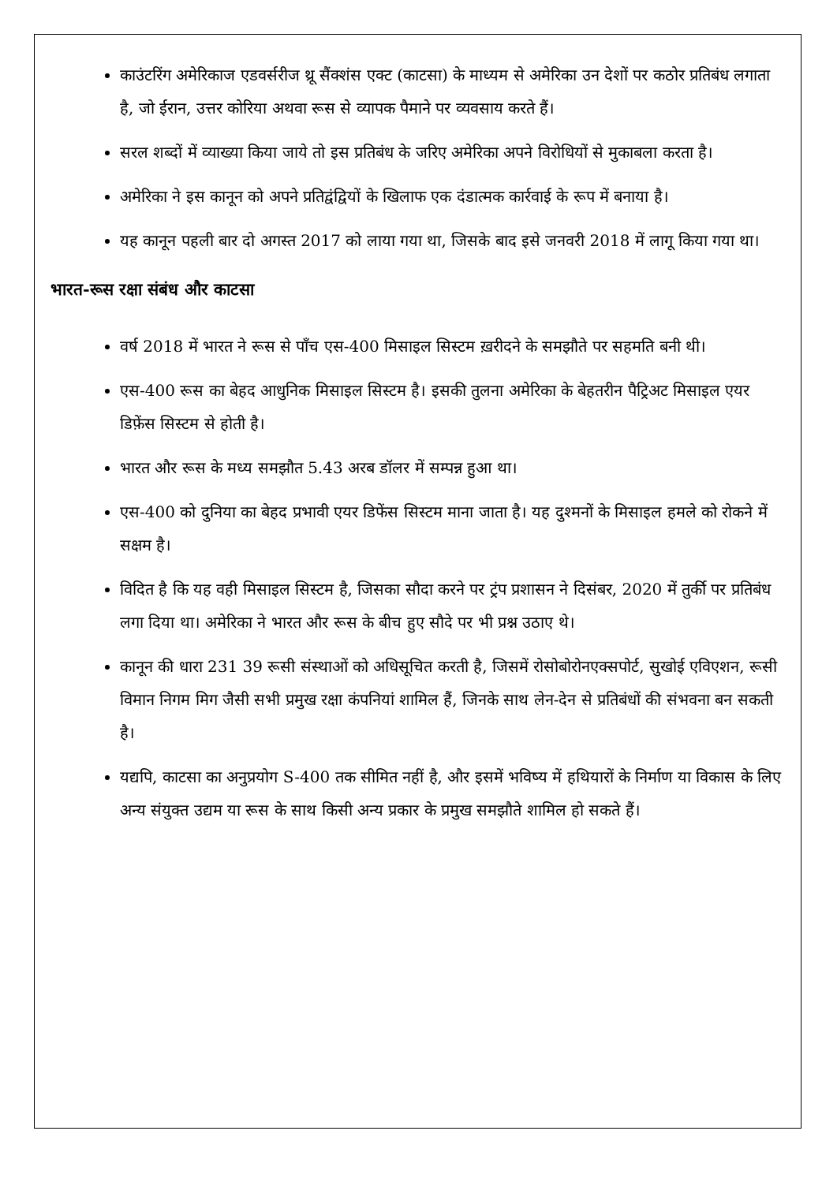काउंटरिंग अमेरिकाज एडवर्सरीज थ्रू सैंक्शंस एक्ट (काटसा) के माध्यम से अमेरिका उन देशों पर कठोर प्रतिबंध लगाता है, जो ईरान, उत्तर कोरिया अथवा रूस से व्यापक पैमाने पर व्यवसाय करते हैं।
सरल शब्दों में व्याख्या किया जाये तो इस प्रतिबंध के जरिए अमेरिका अपने विरोधियों से मुकाबला करता है।
अमेरिका ने इस कानून को अपने प्रतिद्वंद्वियों के खिलाफ एक दंडात्मक कार्रवाई के रूप में बनाया है।
यह कानून पहली बार दो अगस्त 2017 को लाया गया था, जिसके बाद इसे जनवरी 2018 में लागू किया गया था।
भारत-रूस रक्षा संबंध और काटसा
वर्ष 2018 में भारत ने रूस से पाँच एस-400 मिसाइल सिस्टम ख़रीदने के समझौते पर सहमति बनी थी।
एस-400 रूस का बेहद आधुनिक मिसाइल सिस्टम है। इसकी तुलना अमेरिका के बेहतरीन पैट्रिअट मिसाइल एयर डिफ़ेंस सिस्टम से होती है।
भारत और रूस के मध्य समझौत 5.43 अरब डॉलर में सम्पन्न हुआ था।
एस-400 को दुनिया का बेहद प्रभावी एयर डिफेंस सिस्टम माना जाता है। यह दुश्मनों के मिसाइल हमले को रोकने में सक्षम है।
विदित है कि यह वही मिसाइल सिस्टम है, जिसका सौदा करने पर ट्रंप प्रशासन ने दिसंबर, 2020 में तुर्की पर प्रतिबंध लगा दिया था। अमेरिका ने भारत और रूस के बीच हुए सौदे पर भी प्रश्न उठाए थे।
कानून की धारा 231 39 रूसी संस्थाओं को अधिसूचित करती है, जिसमें रोसोबोरोनएक्सपोर्ट, सुखोई एविएशन, रूसी विमान निगम मिग जैसी सभी प्रमुख रक्षा कंपनियां शामिल हैं, जिनके साथ लेन-देन से प्रतिबंधों की संभवना बन सकती है।
यद्यपि, काटसा का अनुप्रयोग S-400 तक सीमित नहीं है, और इसमें भविष्य में हथियारों के निर्माण या विकास के लिए अन्य संयुक्त उद्यम या रूस के साथ किसी अन्य प्रकार के प्रमुख समझौते शामिल हो सकते हैं।